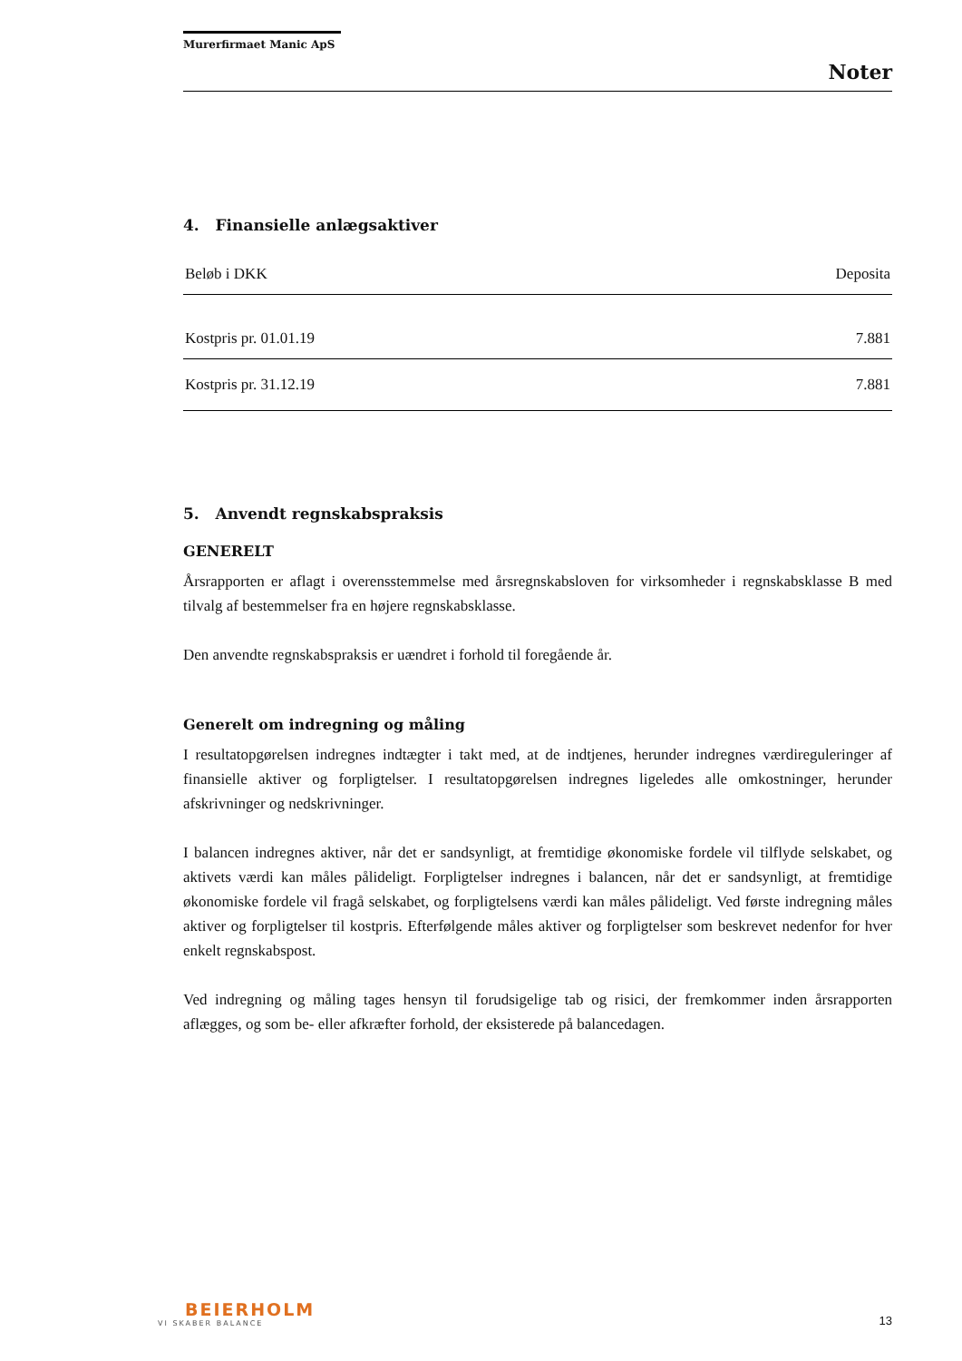Murerfirmaet Manic ApS
Noter
4. Finansielle anlægsaktiver
| Beløb i DKK | Deposita |
| --- | --- |
| Kostpris pr. 01.01.19 | 7.881 |
| Kostpris pr. 31.12.19 | 7.881 |
5. Anvendt regnskabspraksis
GENERELT
Årsrapporten er aflagt i overensstemmelse med årsregnskabsloven for virksomheder i regnskabsklasse B med tilvalg af bestemmelser fra en højere regnskabsklasse.
Den anvendte regnskabspraksis er uændret i forhold til foregående år.
Generelt om indregning og måling
I resultatopgørelsen indregnes indtægter i takt med, at de indtjenes, herunder indregnes værdireguleringer af finansielle aktiver og forpligtelser. I resultatopgørelsen indregnes ligeledes alle omkostninger, herunder afskrivninger og nedskrivninger.
I balancen indregnes aktiver, når det er sandsynligt, at fremtidige økonomiske fordele vil tilflyde selskabet, og aktivets værdi kan måles pålideligt. Forpligtelser indregnes i balancen, når det er sandsynligt, at fremtidige økonomiske fordele vil fragå selskabet, og forpligtelsens værdi kan måles pålideligt. Ved første indregning måles aktiver og forpligtelser til kostpris. Efterfølgende måles aktiver og forpligtelser som beskrevet nedenfor for hver enkelt regnskabspost.
Ved indregning og måling tages hensyn til forudsigelige tab og risici, der fremkommer inden årsrapporten aflægges, og som be- eller afkræfter forhold, der eksisterede på balancedagen.
BEIERHOLM
VI SKABER BALANCE
13